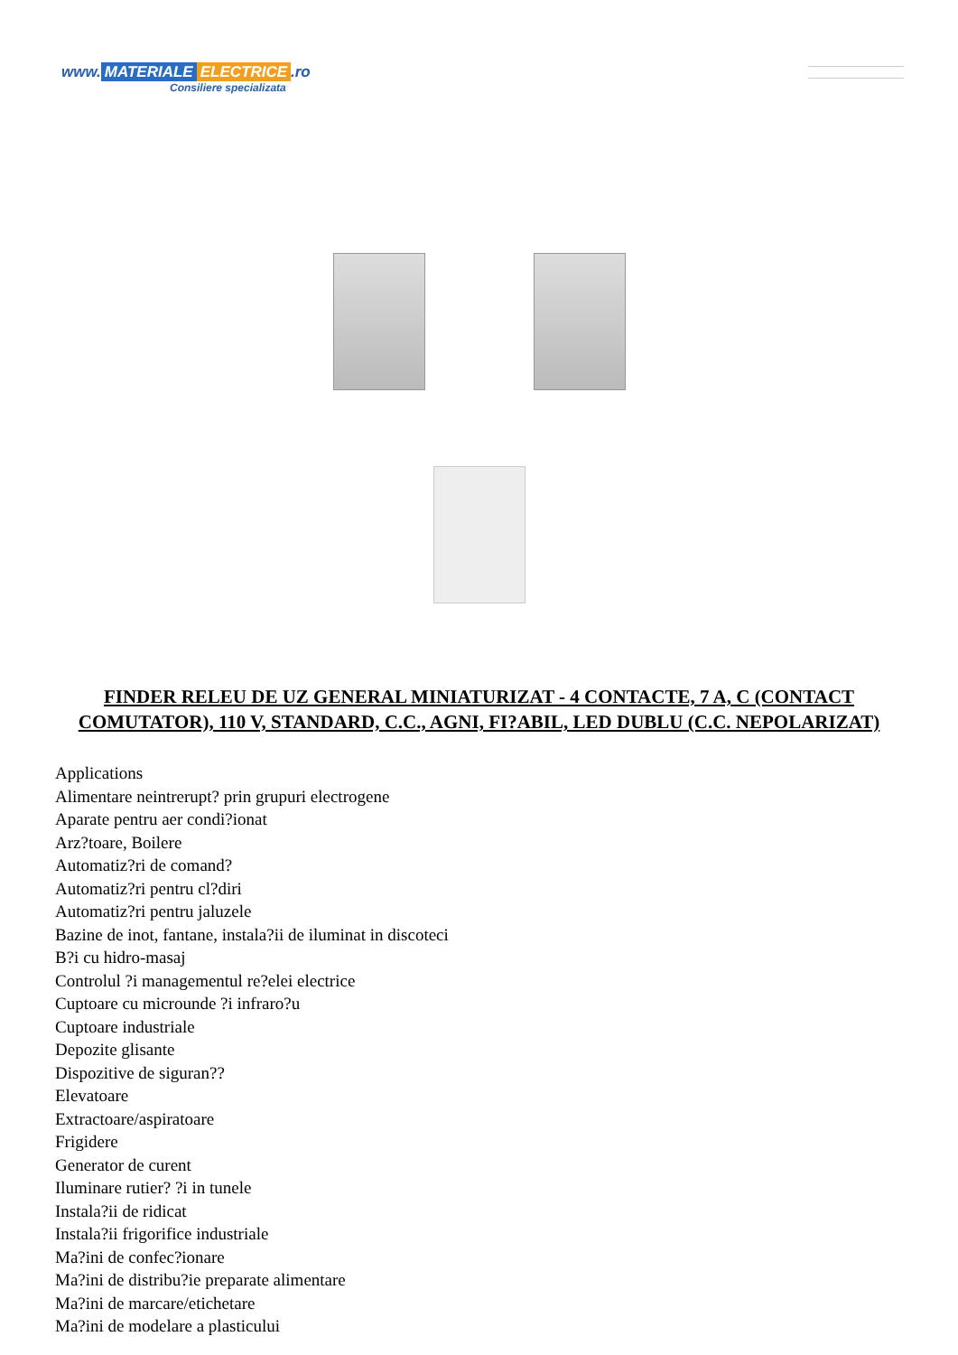www. MATERIALE ELECTRICE.ro
Consiliere specializata
FINDER RELEU DE UZ GENERAL MINIATURIZAT - 4 CONTACTE, 7 A, C (CONTACT COMUTATOR), 110 V, STANDARD, C.C., AGNI, FI?ABIL, LED DUBLU (C.C. NEPOLARIZAT)
Applications
Alimentare neintrerupt? prin grupuri electrogene
Aparate pentru aer condi?ionat
Arz?toare, Boilere
Automatiz?ri de comand?
Automatiz?ri pentru cl?diri
Automatiz?ri pentru jaluzele
Bazine de inot, fantane, instala?ii de iluminat in discoteci
B?i cu hidro-masaj
Controlul ?i managementul re?elei electrice
Cuptoare cu microunde ?i infraro?u
Cuptoare industriale
Depozite glisante
Dispozitive de siguran??
Elevatoare
Extractoare/aspiratoare
Frigidere
Generator de curent
Iluminare rutier? ?i in tunele
Instala?ii de ridicat
Instala?ii frigorifice industriale
Ma?ini de confec?ionare
Ma?ini de distribu?ie preparate alimentare
Ma?ini de marcare/etichetare
Ma?ini de modelare a plasticului